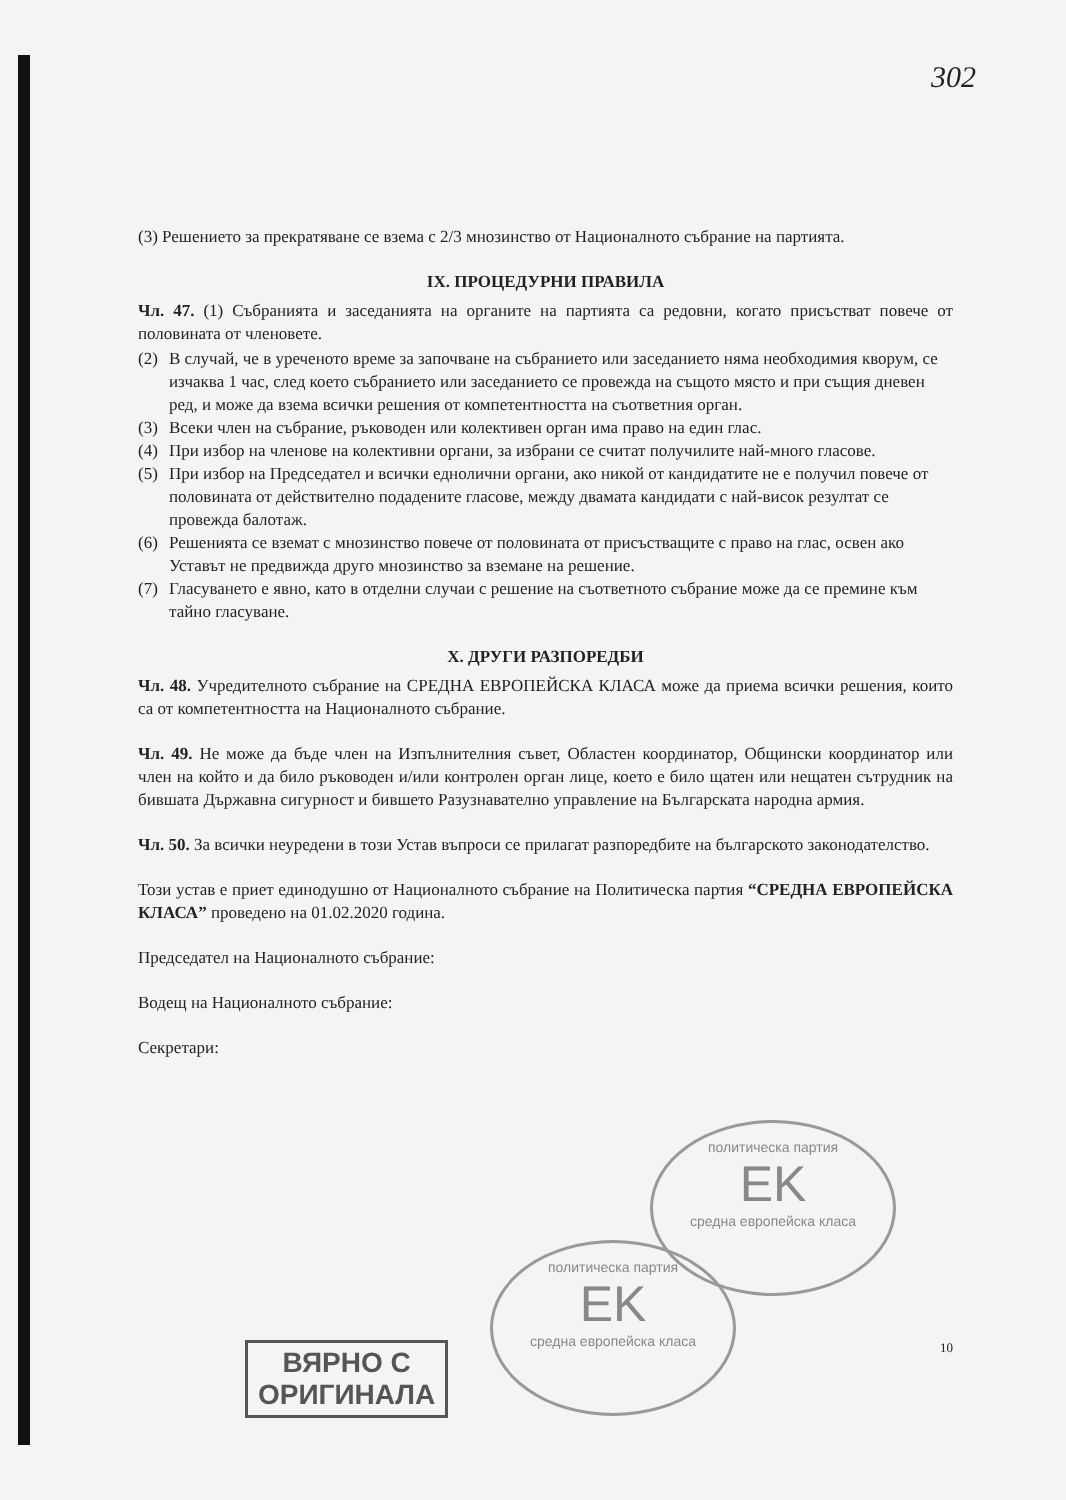302
(3) Решението за прекратяване се взема с 2/3 мнозинство от Националното събрание на партията.
IX. ПРОЦЕДУРНИ ПРАВИЛА
Чл. 47. (1) Събранията и заседанията на органите на партията са редовни, когато присъстват повече от половината от членовете.
(2) В случай, че в уреченото време за започване на събранието или заседанието няма необходимия кворум, се изчаква 1 час, след което събранието или заседанието се провежда на същото място и при същия дневен ред, и може да взема всички решения от компетентността на съответния орган.
(3) Всеки член на събрание, ръководен или колективен орган има право на един глас.
(4) При избор на членове на колективни органи, за избрани се считат получилите най-много гласове.
(5) При избор на Председател и всички еднолични органи, ако никой от кандидатите не е получил повече от половината от действително подадените гласове, между двамата кандидати с най-висок резултат се провежда балотаж.
(6) Решенията се вземат с мнозинство повече от половината от присъстващите с право на глас, освен ако Уставът не предвижда друго мнозинство за вземане на решение.
(7) Гласуването е явно, като в отделни случаи с решение на съответното събрание може да се премине към тайно гласуване.
X. ДРУГИ РАЗПОРЕДБИ
Чл. 48. Учредителното събрание на СРЕДНА ЕВРОПЕЙСКА КЛАСА може да приема всички решения, които са от компетентността на Националното събрание.
Чл. 49. Не може да бъде член на Изпълнителния съвет, Областен координатор, Общински координатор или член на който и да било ръководен и/или контролен орган лице, което е било щатен или нещатен сътрудник на бившата Държавна сигурност и бившето Разузнавателно управление на Българската народна армия.
Чл. 50. За всички неуредени в този Устав въпроси се прилагат разпоредбите на българското законодателство.
Този устав е приет единодушно от Националното събрание на Политическа партия “СРЕДНА ЕВРОПЕЙСКА КЛАСА” проведено на 01.02.2020 година.
Председател на Националното събрание:
Водещ на Националното събрание:
Секретари:
политическа партия
EK
средна европейска класа
политическа партия
EK
средна европейска класа
ВЯРНО С
ОРИГИНАЛА
10